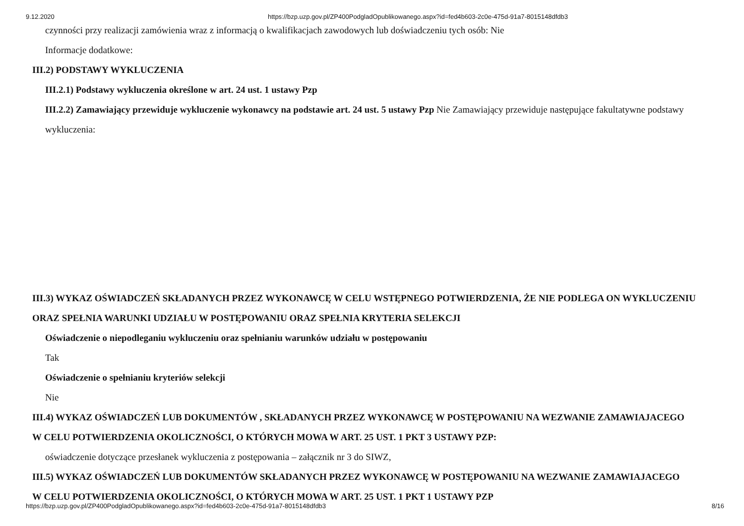9.12.2020 https://bzp.uzp.gov.pl/ZP400PodgladOpublikowanego.aspx?id=fed4b603-2c0e-475d-91a7-8015148dfdb3
czynności przy realizacji zamówienia wraz z informacją o kwalifikacjach zawodowych lub doświadczeniu tych osób: Nie
Informacje dodatkowe:
III.2) PODSTAWY WYKLUCZENIA
III.2.1) Podstawy wykluczenia określone w art. 24 ust. 1 ustawy Pzp
III.2.2) Zamawiający przewiduje wykluczenie wykonawcy na podstawie art. 24 ust. 5 ustawy Pzp Nie Zamawiający przewiduje następujące fakultatywne podstawy wykluczenia:
III.3) WYKAZ OŚWIADCZEŃ SKŁADANYCH PRZEZ WYKONAWCĘ W CELU WSTĘPNEGO POTWIERDZENIA, ŻE NIE PODLEGA ON WYKLUCZENIU ORAZ SPEŁNIA WARUNKI UDZIAŁU W POSTĘPOWANIU ORAZ SPEŁNIA KRYTERIA SELEKCJI
Oświadczenie o niepodleganiu wykluczeniu oraz spełnianiu warunków udziału w postępowaniu
Tak
Oświadczenie o spełnianiu kryteriów selekcji
Nie
III.4) WYKAZ OŚWIADCZEŃ LUB DOKUMENTÓW , SKŁADANYCH PRZEZ WYKONAWCĘ W POSTĘPOWANIU NA WEZWANIE ZAMAWIAJACEGO W CELU POTWIERDZENIA OKOLICZNOŚCI, O KTÓRYCH MOWA W ART. 25 UST. 1 PKT 3 USTAWY PZP:
oświadczenie dotyczące przesłanek wykluczenia z postępowania – załącznik nr 3 do SIWZ,
III.5) WYKAZ OŚWIADCZEŃ LUB DOKUMENTÓW SKŁADANYCH PRZEZ WYKONAWCĘ W POSTĘPOWANIU NA WEZWANIE ZAMAWIAJACEGO W CELU POTWIERDZENIA OKOLICZNOŚCI, O KTÓRYCH MOWA W ART. 25 UST. 1 PKT 1 USTAWY PZP
https://bzp.uzp.gov.pl/ZP400PodgladOpublikowanego.aspx?id=fed4b603-2c0e-475d-91a7-8015148dfdb3 8/16